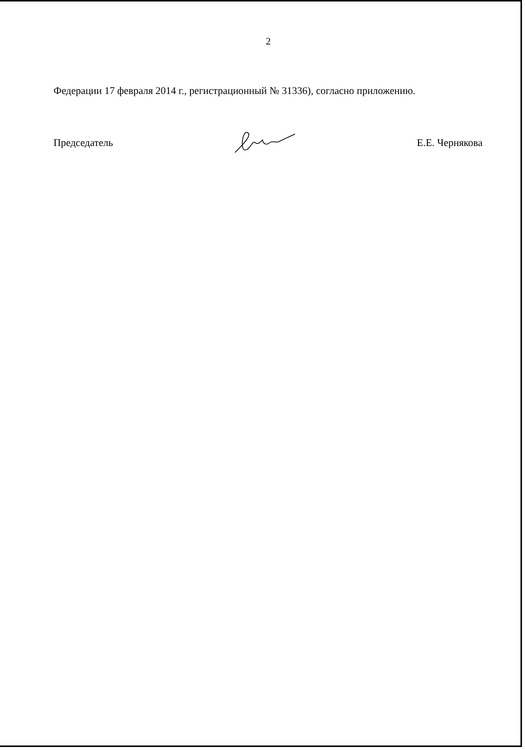2
Федерации 17 февраля 2014 г., регистрационный № 31336), согласно приложению.
Председатель Е.Е. Чернякова